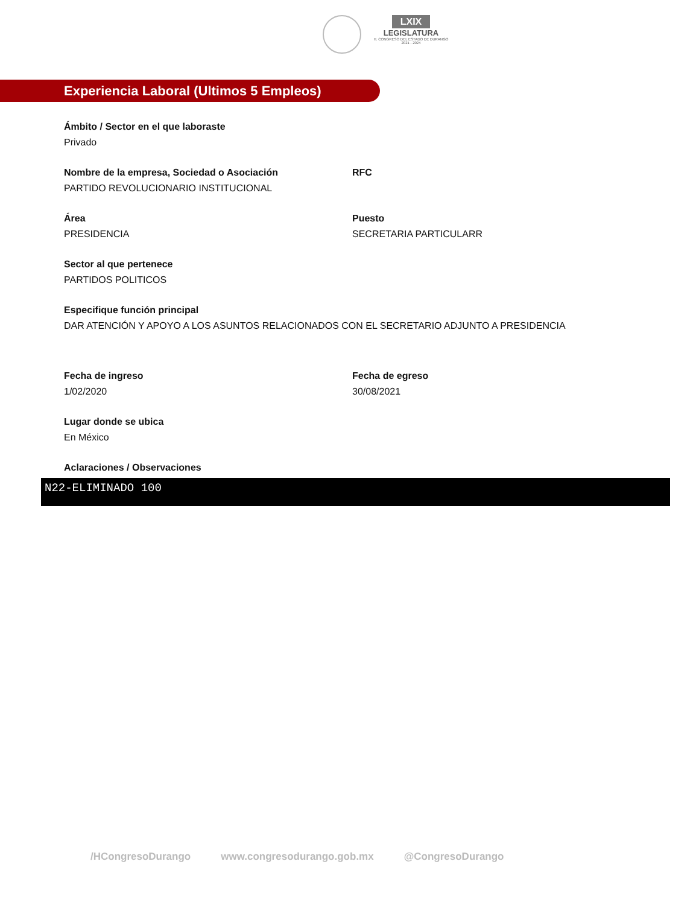LXIX
LEGISLATURA
H. CONGRESO DEL ESTADO DE DURANGO
2021 - 2024
Experiencia Laboral (Ultimos 5 Empleos)
Ámbito / Sector en el que laboraste
Privado
Nombre de la empresa, Sociedad o Asociación
PARTIDO REVOLUCIONARIO INSTITUCIONAL
RFC
Área
PRESIDENCIA
Puesto
SECRETARIA PARTICULARR
Sector al que pertenece
PARTIDOS POLITICOS
Especifique función principal
DAR ATENCIÓN Y APOYO A LOS ASUNTOS RELACIONADOS CON EL SECRETARIO ADJUNTO A PRESIDENCIA
Fecha de ingreso
1/02/2020
Fecha de egreso
30/08/2021
Lugar donde se ubica
En México
Aclaraciones / Observaciones
N22-ELIMINADO 100
/HCongresoDurango www.congresodurango.gob.mx @CongresoDurango